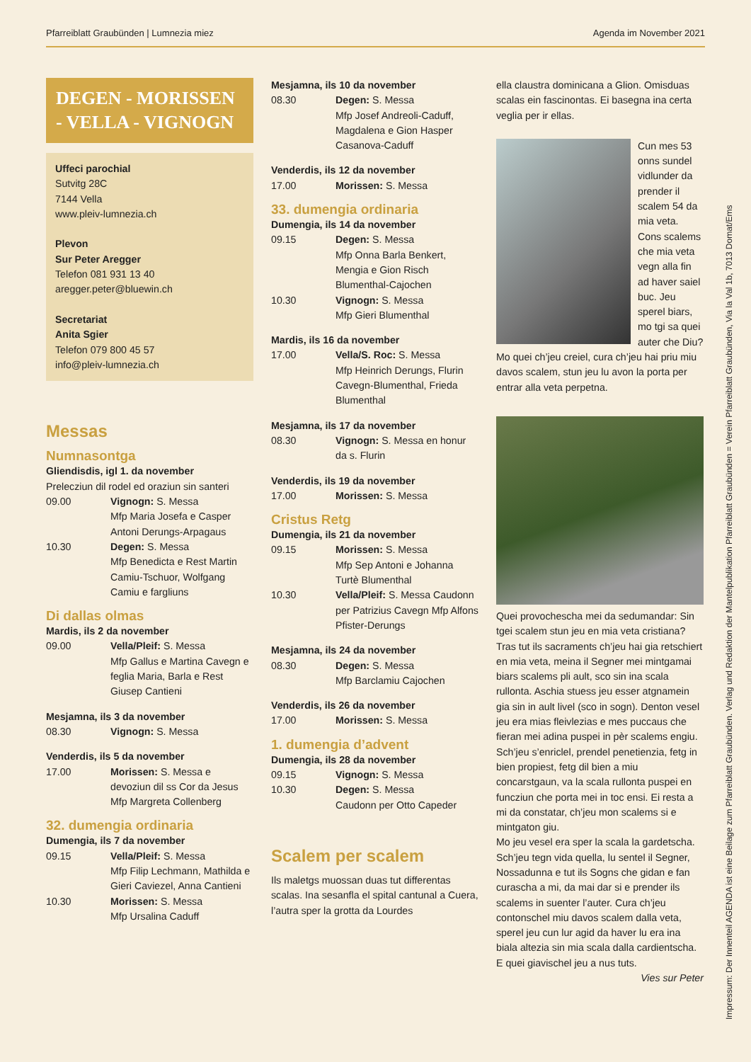Pfarreiblatt Graubünden | Lumnezia miez Agenda im November 2021
DEGEN - MORISSEN - VELLA - VIGNOGN
Uffeci parochial
Sutvitg 28C
7144 Vella
www.pleiv-lumnezia.ch
Plevon
Sur Peter Aregger
Telefon 081 931 13 40
aregger.peter@bluewin.ch
Secretariat
Anita Sgier
Telefon 079 800 45 57
info@pleiv-lumnezia.ch
Messas
Numnasontga
Gliendisdis, igl 1. da november
Prelecziun dil rodel ed oraziun sin santeri
09.00 Vignogn: S. Messa
Mfp Maria Josefa e Casper Antoni Derungs-Arpagaus
10.30 Degen: S. Messa
Mfp Benedicta e Rest Martin Camiu-Tschuor, Wolfgang Camiu e fargliuns
Di dallas olmas
Mardis, ils 2 da november
09.00 Vella/Pleif: S. Messa
Mfp Gallus e Martina Cavegn e feglia Maria, Barla e Rest Giusep Cantieni
Mesjamna, ils 3 da november
08.30 Vignogn: S. Messa
Venderdis, ils 5 da november
17.00 Morissen: S. Messa e devoziun dil ss Cor da Jesus
Mfp Margreta Collenberg
32. dumengia ordinaria
Dumengia, ils 7 da november
09.15 Vella/Pleif: S. Messa
Mfp Filip Lechmann, Mathilda e Gieri Caviezel, Anna Cantieni
10.30 Morissen: S. Messa
Mfp Ursalina Caduff
Mesjamna, ils 10 da november
08.30 Degen: S. Messa
Mfp Josef Andreoli-Caduff, Magdalena e Gion Hasper Casanova-Caduff
Venderdis, ils 12 da november
17.00 Morissen: S. Messa
33. dumengia ordinaria
Dumengia, ils 14 da november
09.15 Degen: S. Messa
Mfp Onna Barla Benkert, Mengia e Gion Risch Blumenthal-Cajochen
10.30 Vignogn: S. Messa
Mfp Gieri Blumenthal
Mardis, ils 16 da november
17.00 Vella/S. Roc: S. Messa
Mfp Heinrich Derungs, Flurin Cavegn-Blumenthal, Frieda Blumenthal
Mesjamna, ils 17 da november
08.30 Vignogn: S. Messa en honur da s. Flurin
Venderdis, ils 19 da november
17.00 Morissen: S. Messa
Cristus Retg
Dumengia, ils 21 da november
09.15 Morissen: S. Messa
Mfp Sep Antoni e Johanna Turtè Blumenthal
10.30 Vella/Pleif: S. Messa Caudonn per Patrizius Cavegn Mfp Alfons Pfister-Derungs
Mesjamna, ils 24 da november
08.30 Degen: S. Messa
Mfp Barclamiu Cajochen
Venderdis, ils 26 da november
17.00 Morissen: S. Messa
1. dumengia d’advent
Dumengia, ils 28 da november
09.15 Vignogn: S. Messa
10.30 Degen: S. Messa
Caudonn per Otto Capeder
Scalem per scalem
Ils maletgs muossan duas tut differentas scalas. Ina sesanfla el spital cantunal a Cuera, l’autra sper la grotta da Lourdes
ella claustra dominicana a Glion. Omisduas scalas ein fascinontas. Ei basegna ina certa veglia per ir ellas.
Cun mes 53 onns sundel vidlunder da prender il scalem 54 da mia veta. Cons scalems che mia veta vegn alla fin ad haver saiel buc. Jeu sperel biars, mo tgi sa quei auter che Diu? Mo quei ch’jeu creiel, cura ch’jeu hai priu miu davos scalem, stun jeu lu avon la porta per entrar alla veta perpetna.
Quei provochescha mei da sedumandar: Sin tgei scalem stun jeu en mia veta cristiana? Tras tut ils sacraments ch’jeu hai gia retschiert en mia veta, meina il Segner mei mintgamai biars scalems pli ault, sco sin ina scala rullonta. Aschia stuess jeu esser atgnamein gia sin in ault livel (sco in sogn). Denton vesel jeu era mias fleivlezias e mes puccaus che fieran mei adina puspei in pèr scalems engiu. Sch’jeu s’enriclel, prendel penetienzia, fetg in bien propiest, fetg dil bien a miu concarstgaun, va la scala rullonta puspei en funcziun che porta mei in toc ensi. Ei resta a mi da constatar, ch’jeu mon scalems si e mintgaton giu.
Mo jeu vesel era sper la scala la gardetscha. Sch’jeu tegn vida quella, lu sentel il Segner, Nossadunna e tut ils Sogns che gidan e fan curascha a mi, da mai dar si e prender ils scalems in suenter l’auter. Cura ch’jeu contonschel miu davos scalem dalla veta, sperel jeu cun lur agid da haver lu era ina biala altezia sin mia scala dalla cardientscha. E quei giavischel jeu a nus tuts.
Vies sur Peter
Impressum: Der Innenteil AGENDA ist eine Beilage zum Pfarreiblatt Graubünden. Verlag und Redaktion der Mantelpublikation Pfarreiblatt Graubünden = Verein Pfarreiblatt Graubünden, Via la Val 1b, 7013 Domat/Ems